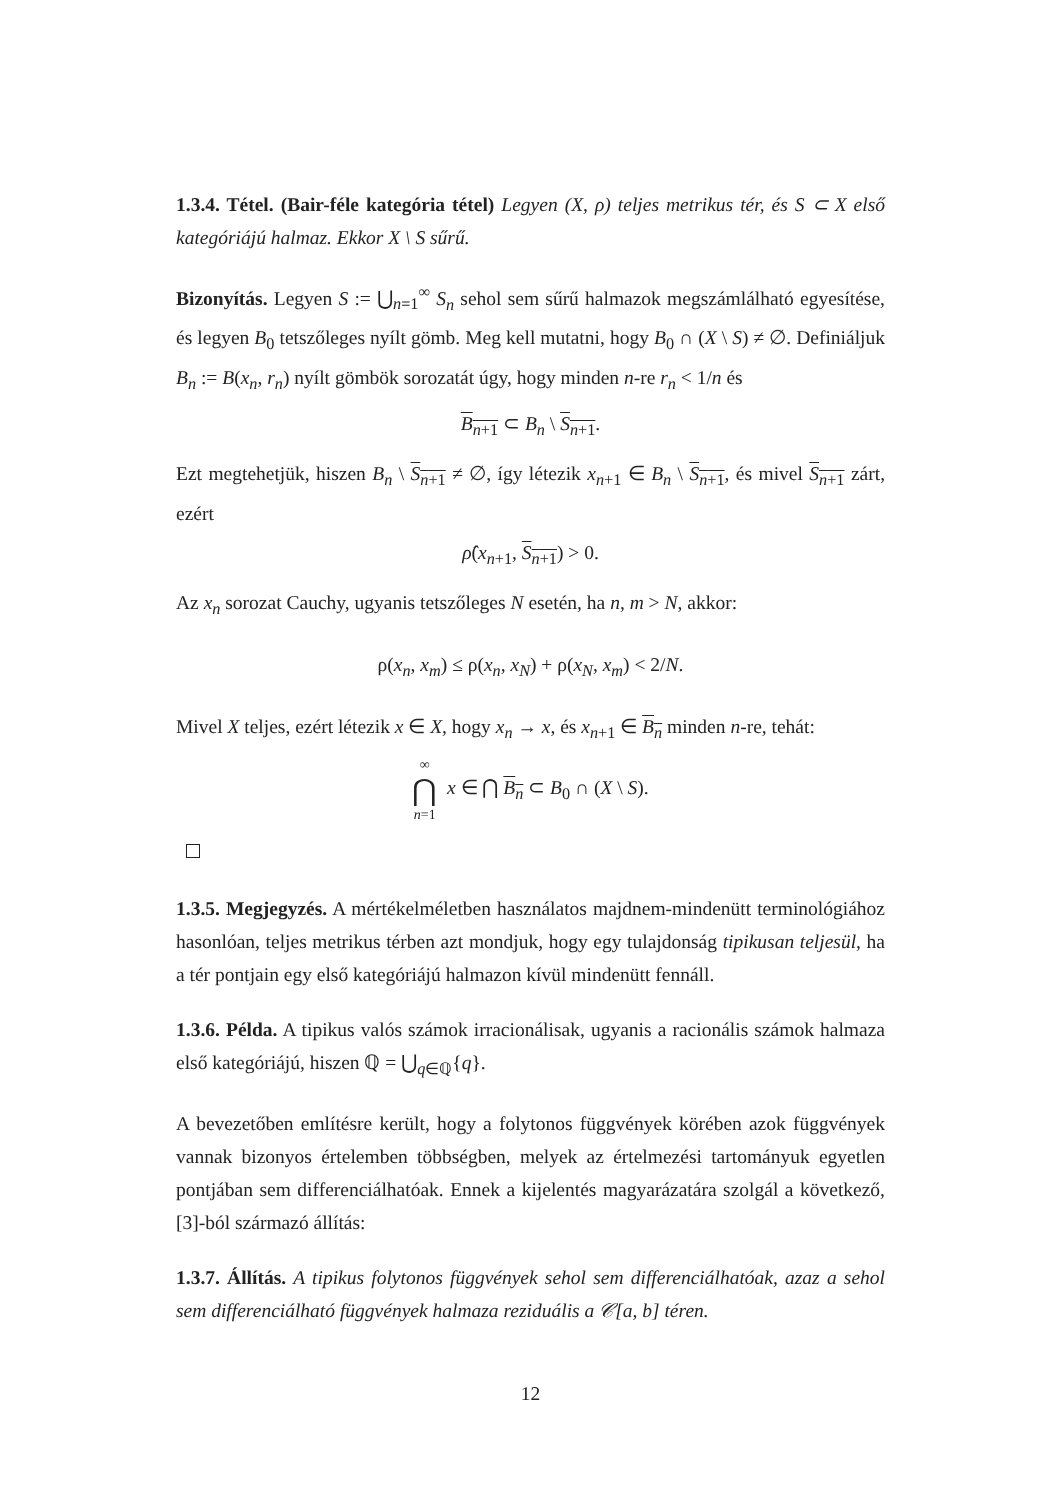1.3.4. Tétel. (Bair-féle kategória tétel) Legyen (X, ρ) teljes metrikus tér, és S ⊂ X első kategóriájú halmaz. Ekkor X \ S sűrű.
Bizonyítás. Legyen S := ⋃<sub>n=1</sub><sup>∞</sup> S<sub>n</sub> sehol sem sűrű halmazok megszámlálható egyesítése, és legyen B<sub>0</sub> tetszőleges nyílt gömb. Meg kell mutatni, hogy B<sub>0</sub> ∩ (X \ S) ≠ ∅. Definiáljuk B<sub>n</sub> := B(x<sub>n</sub>, r<sub>n</sub>) nyílt gömbök sorozatát úgy, hogy minden n-re r<sub>n</sub> < 1/n és
B<sub>n+1</sub> ⊂ B<sub>n</sub> \ S<sub>n+1</sub>.
Ezt megtehetjük, hiszen B<sub>n</sub> \ S<sub>n+1</sub> ≠ ∅, így létezik x<sub>n+1</sub> ∈ B<sub>n</sub> \ S<sub>n+1</sub>, és mivel S<sub>n+1</sub> zárt, ezért
ρ̂(x<sub>n+1</sub>, S<sub>n+1</sub>) > 0.
Az x<sub>n</sub> sorozat Cauchy, ugyanis tetszőleges N esetén, ha n, m > N, akkor:
ρ(x<sub>n</sub>, x<sub>m</sub>) ≤ ρ(x<sub>n</sub>, x<sub>N</sub>) + ρ(x<sub>N</sub>, x<sub>m</sub>) < 2/N.
Mivel X teljes, ezért létezik x ∈ X, hogy x<sub>n</sub> → x, és x<sub>n+1</sub> ∈ B<sub>n</sub> minden n-re, tehát:
∞
⋂
n=1 x ∈ ⋂ B<sub>n</sub> ⊂ B<sub>0</sub> ∩ (X \ S).
1.3.5. Megjegyzés. A mértékelméletben használatos majdnem-mindenütt terminológiához hasonlóan, teljes metrikus térben azt mondjuk, hogy egy tulajdonság tipikusan teljesül, ha a tér pontjain egy első kategóriájú halmazon kívül mindenütt fennáll.
1.3.6. Példa. A tipikus valós számok irracionálisak, ugyanis a racionális számok halmaza első kategóriájú, hiszen ℚ = ⋃<sub>q∈ℚ</sub>{q}.
A bevezetőben említésre került, hogy a folytonos függvények körében azok függvények vannak bizonyos értelemben többségben, melyek az értelmezési tartományuk egyetlen pontjában sem differenciálhatóak. Ennek a kijelentés magyarázatára szolgál a következő, [3]-ból származó állítás:
1.3.7. Állítás. A tipikus folytonos függvények sehol sem differenciálhatóak, azaz a sehol sem differenciálható függvények halmaza reziduális a 𝒞[a, b] téren.
12